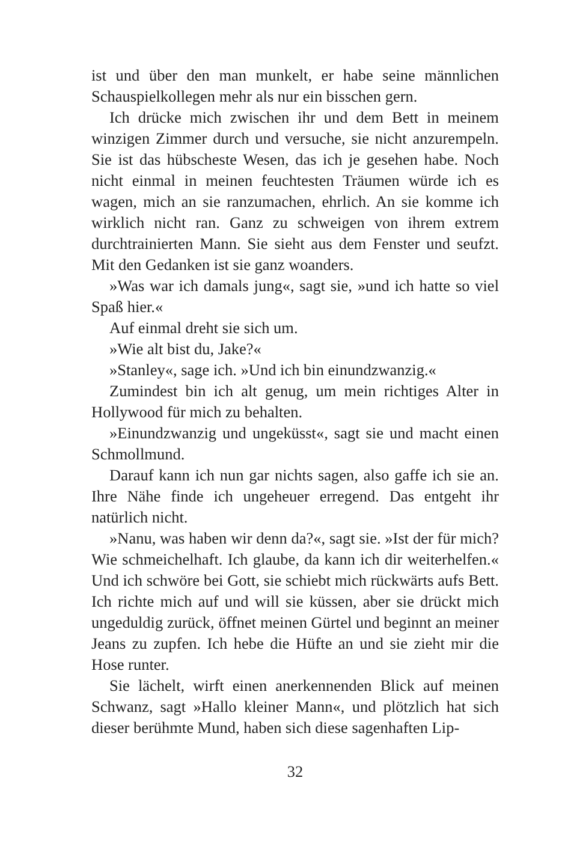ist und über den man munkelt, er habe seine männlichen Schauspielkollegen mehr als nur ein bisschen gern.
Ich drücke mich zwischen ihr und dem Bett in meinem winzigen Zimmer durch und versuche, sie nicht anzurempeln. Sie ist das hübscheste Wesen, das ich je gesehen habe. Noch nicht einmal in meinen feuchtesten Träumen würde ich es wagen, mich an sie ranzumachen, ehrlich. An sie komme ich wirklich nicht ran. Ganz zu schweigen von ihrem extrem durchtrainierten Mann. Sie sieht aus dem Fenster und seufzt. Mit den Gedanken ist sie ganz woanders.
»Was war ich damals jung«, sagt sie, »und ich hatte so viel Spaß hier.«
Auf einmal dreht sie sich um.
»Wie alt bist du, Jake?«
»Stanley«, sage ich. »Und ich bin einundzwanzig.«
Zumindest bin ich alt genug, um mein richtiges Alter in Hollywood für mich zu behalten.
»Einundzwanzig und ungeküsst«, sagt sie und macht einen Schmollmund.
Darauf kann ich nun gar nichts sagen, also gaffe ich sie an. Ihre Nähe finde ich ungeheuer erregend. Das entgeht ihr natürlich nicht.
»Nanu, was haben wir denn da?«, sagt sie. »Ist der für mich? Wie schmeichelhaft. Ich glaube, da kann ich dir weiterhelfen.« Und ich schwöre bei Gott, sie schiebt mich rückwärts aufs Bett. Ich richte mich auf und will sie küssen, aber sie drückt mich ungeduldig zurück, öffnet meinen Gürtel und beginnt an meiner Jeans zu zupfen. Ich hebe die Hüfte an und sie zieht mir die Hose runter.
Sie lächelt, wirft einen anerkennenden Blick auf meinen Schwanz, sagt »Hallo kleiner Mann«, und plötzlich hat sich dieser berühmte Mund, haben sich diese sagenhaften Lip-
32